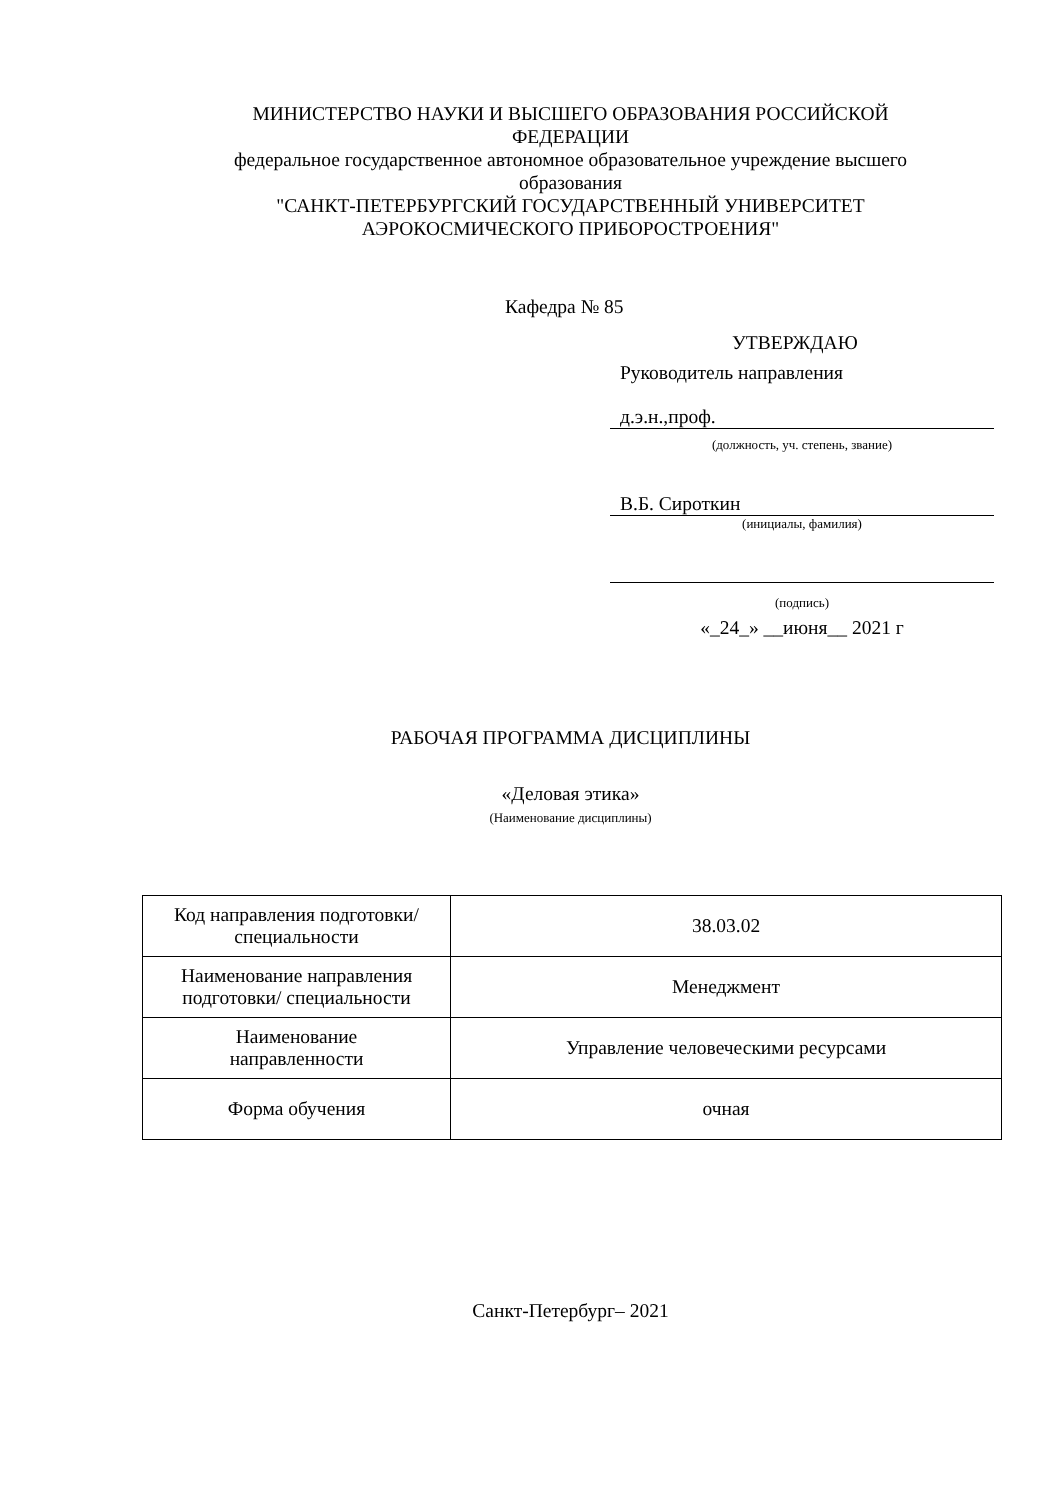МИНИСТЕРСТВО НАУКИ И ВЫСШЕГО ОБРАЗОВАНИЯ РОССИЙСКОЙ
ФЕДЕРАЦИИ
федеральное государственное автономное образовательное учреждение высшего
образования
"САНКТ-ПЕТЕРБУРГСКИЙ ГОСУДАРСТВЕННЫЙ УНИВЕРСИТЕТ
АЭРОКОСМИЧЕСКОГО ПРИБОРОСТРОЕНИЯ"
Кафедра № 85
УТВЕРЖДАЮ
Руководитель направления
д.э.н.,проф.
(должность, уч. степень, звание)
В.Б. Сироткин
(инициалы, фамилия)
(подпись)
«_24_» __июня__ 2021 г
РАБОЧАЯ ПРОГРАММА ДИСЦИПЛИНЫ
«Деловая этика»
(Наименование дисциплины)
| Код направления подготовки/ специальности | 38.03.02 |
| Наименование направления подготовки/ специальности | Менеджмент |
| Наименование направленности | Управление человеческими ресурсами |
| Форма обучения | очная |
Санкт-Петербург– 2021